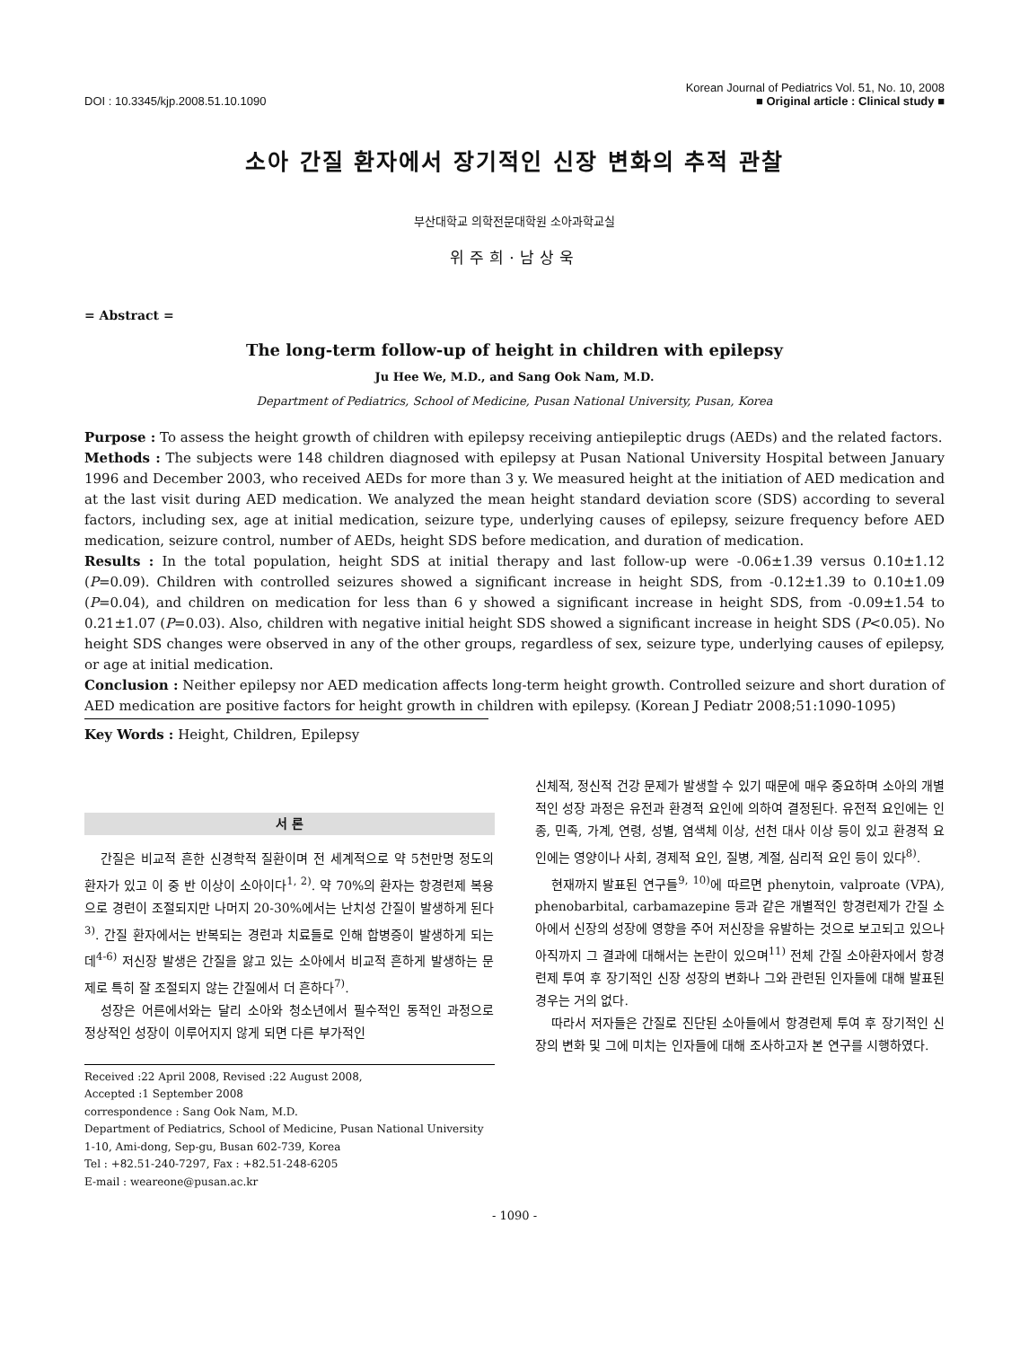DOI : 10.3345/kjp.2008.51.10.1090
Korean Journal of Pediatrics Vol. 51, No. 10, 2008
■ Original article : Clinical study ■
소아 간질 환자에서 장기적인 신장 변화의 추적 관찰
부산대학교 의학전문대학원 소아과학교실
위주희·남상욱
= Abstract =
The long-term follow-up of height in children with epilepsy
Ju Hee We, M.D., and Sang Ook Nam, M.D.
Department of Pediatrics, School of Medicine, Pusan National University, Pusan, Korea
Purpose : To assess the height growth of children with epilepsy receiving antiepileptic drugs (AEDs) and the related factors.
Methods : The subjects were 148 children diagnosed with epilepsy at Pusan National University Hospital between January 1996 and December 2003, who received AEDs for more than 3 y. We measured height at the initiation of AED medication and at the last visit during AED medication. We analyzed the mean height standard deviation score (SDS) according to several factors, including sex, age at initial medication, seizure type, underlying causes of epilepsy, seizure frequency before AED medication, seizure control, number of AEDs, height SDS before medication, and duration of medication.
Results : In the total population, height SDS at initial therapy and last follow-up were -0.06±1.39 versus 0.10±1.12 (P=0.09). Children with controlled seizures showed a significant increase in height SDS, from -0.12±1.39 to 0.10±1.09 (P=0.04), and children on medication for less than 6 y showed a significant increase in height SDS, from -0.09±1.54 to 0.21±1.07 (P=0.03). Also, children with negative initial height SDS showed a significant increase in height SDS (P<0.05). No height SDS changes were observed in any of the other groups, regardless of sex, seizure type, underlying causes of epilepsy, or age at initial medication.
Conclusion : Neither epilepsy nor AED medication affects long-term height growth. Controlled seizure and short duration of AED medication are positive factors for height growth in children with epilepsy. (Korean J Pediatr 2008;51:1090-1095)
Key Words : Height, Children, Epilepsy
서 론
간질은 비교적 흔한 신경학적 질환이며 전 세계적으로 약 5천만명 정도의 환자가 있고 이 중 반 이상이 소아이다<sup>1, 2)</sup>. 약 70%의 환자는 항경련제 복용으로 경련이 조절되지만 나머지 20-30%에서는 난치성 간질이 발생하게 된다<sup>3)</sup>. 간질 환자에서는 반복되는 경련과 치료들로 인해 합병증이 발생하게 되는데<sup>4-6)</sup> 저신장 발생은 간질을 앓고 있는 소아에서 비교적 흔하게 발생하는 문제로 특히 잘 조절되지 않는 간질에서 더 흔하다<sup>7)</sup>.
성장은 어른에서와는 달리 소아와 청소년에서 필수적인 동적인 과정으로 정상적인 성장이 이루어지지 않게 되면 다른 부가적인
Received :22 April 2008, Revised :22 August 2008,
Accepted :1 September 2008
correspondence : Sang Ook Nam, M.D.
Department of Pediatrics, School of Medicine, Pusan National University
1-10, Ami-dong, Sep-gu, Busan 602-739, Korea
Tel : +82.51-240-7297, Fax : +82.51-248-6205
E-mail : weareone@pusan.ac.kr
신체적, 정신적 건강 문제가 발생할 수 있기 때문에 매우 중요하며 소아의 개별적인 성장 과정은 유전과 환경적 요인에 의하여 결정된다. 유전적 요인에는 인종, 민족, 가계, 연령, 성별, 염색체 이상, 선천 대사 이상 등이 있고 환경적 요인에는 영양이나 사회, 경제적 요인, 질병, 계절, 심리적 요인 등이 있다<sup>8)</sup>.
현재까지 발표된 연구들<sup>9, 10)</sup>에 따르면 phenytoin, valproate (VPA), phenobarbital, carbamazepine 등과 같은 개별적인 항경련제가 간질 소아에서 신장의 성장에 영향을 주어 저신장을 유발하는 것으로 보고되고 있으나 아직까지 그 결과에 대해서는 논란이 있으며<sup>11)</sup> 전체 간질 소아환자에서 항경련제 투여 후 장기적인 신장 성장의 변화나 그와 관련된 인자들에 대해 발표된 경우는 거의 없다.
따라서 저자들은 간질로 진단된 소아들에서 항경련제 투여 후 장기적인 신장의 변화 및 그에 미치는 인자들에 대해 조사하고자 본 연구를 시행하였다.
- 1090 -